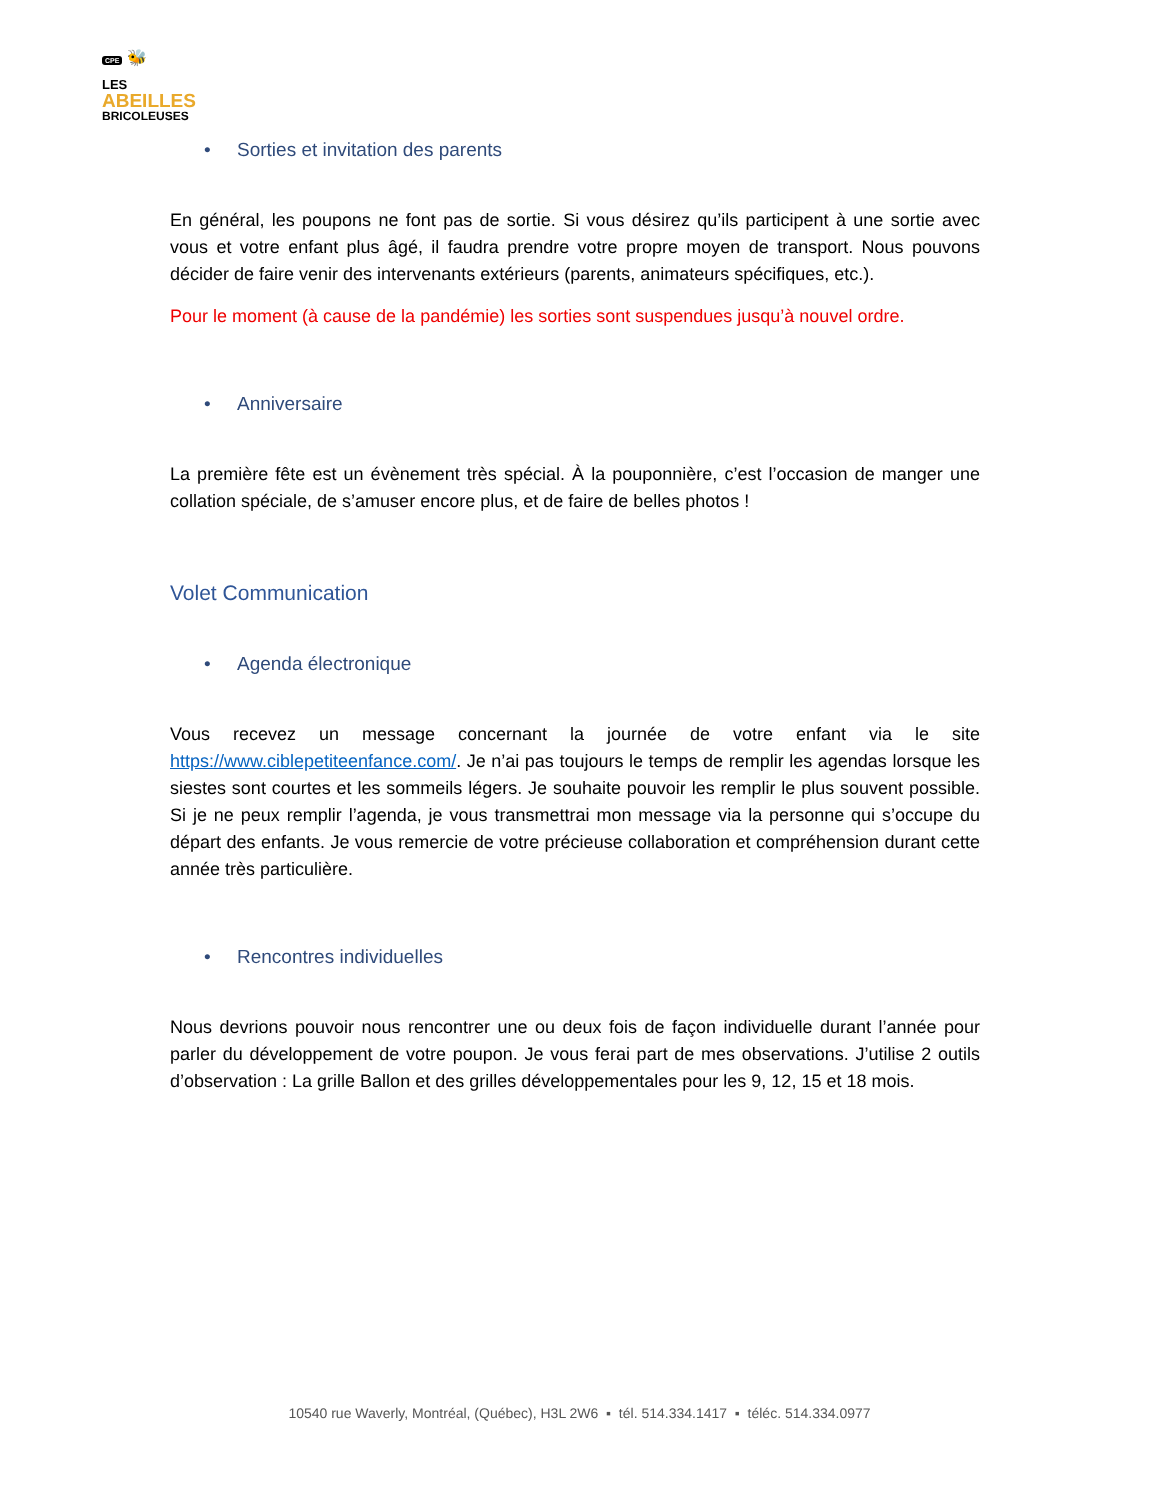CPE 🐝
LES
ABEILLES
BRICOLEUSES
• Sorties et invitation des parents
En général, les poupons ne font pas de sortie. Si vous désirez qu’ils participent à une sortie avec vous et votre enfant plus âgé, il faudra prendre votre propre moyen de transport. Nous pouvons décider de faire venir des intervenants extérieurs (parents, animateurs spécifiques, etc.).
Pour le moment (à cause de la pandémie) les sorties sont suspendues jusqu’à nouvel ordre.
• Anniversaire
La première fête est un évènement très spécial. À la pouponnière, c’est l’occasion de manger une collation spéciale, de s’amuser encore plus, et de faire de belles photos !
Volet Communication
• Agenda électronique
Vous recevez un message concernant la journée de votre enfant via le site https://www.ciblepetiteenfance.com/. Je n’ai pas toujours le temps de remplir les agendas lorsque les siestes sont courtes et les sommeils légers. Je souhaite pouvoir les remplir le plus souvent possible. Si je ne peux remplir l’agenda, je vous transmettrai mon message via la personne qui s’occupe du départ des enfants. Je vous remercie de votre précieuse collaboration et compréhension durant cette année très particulière.
• Rencontres individuelles
Nous devrions pouvoir nous rencontrer une ou deux fois de façon individuelle durant l’année pour parler du développement de votre poupon. Je vous ferai part de mes observations. J’utilise 2 outils d’observation : La grille Ballon et des grilles développementales pour les 9, 12, 15 et 18 mois.
10540 rue Waverly, Montréal, (Québec), H3L 2W6 ▪ tél. 514.334.1417 ▪ téléc. 514.334.0977